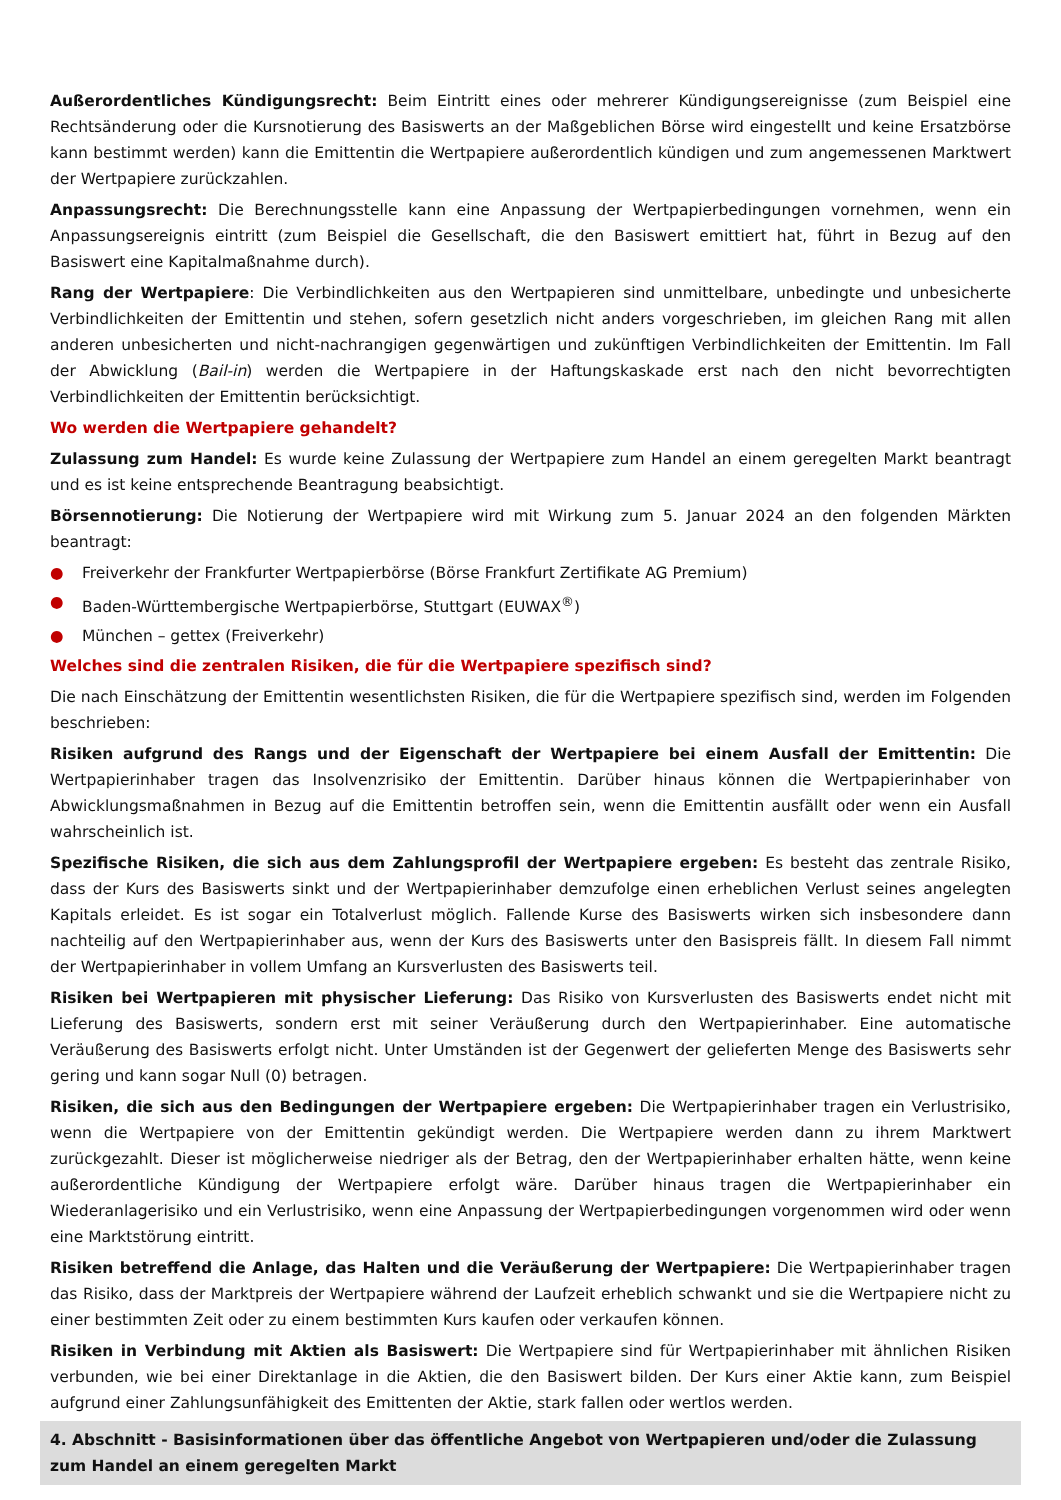Außerordentliches Kündigungsrecht: Beim Eintritt eines oder mehrerer Kündigungsereignisse (zum Beispiel eine Rechtsänderung oder die Kursnotierung des Basiswerts an der Maßgeblichen Börse wird eingestellt und keine Ersatzbörse kann bestimmt werden) kann die Emittentin die Wertpapiere außerordentlich kündigen und zum angemessenen Marktwert der Wertpapiere zurückzahlen.
Anpassungsrecht: Die Berechnungsstelle kann eine Anpassung der Wertpapierbedingungen vornehmen, wenn ein Anpassungsereignis eintritt (zum Beispiel die Gesellschaft, die den Basiswert emittiert hat, führt in Bezug auf den Basiswert eine Kapitalmaßnahme durch).
Rang der Wertpapiere: Die Verbindlichkeiten aus den Wertpapieren sind unmittelbare, unbedingte und unbesicherte Verbindlichkeiten der Emittentin und stehen, sofern gesetzlich nicht anders vorgeschrieben, im gleichen Rang mit allen anderen unbesicherten und nicht-nachrangigen gegenwärtigen und zukünftigen Verbindlichkeiten der Emittentin. Im Fall der Abwicklung (Bail-in) werden die Wertpapiere in der Haftungskaskade erst nach den nicht bevorrechtigten Verbindlichkeiten der Emittentin berücksichtigt.
Wo werden die Wertpapiere gehandelt?
Zulassung zum Handel: Es wurde keine Zulassung der Wertpapiere zum Handel an einem geregelten Markt beantragt und es ist keine entsprechende Beantragung beabsichtigt.
Börsennotierung: Die Notierung der Wertpapiere wird mit Wirkung zum 5. Januar 2024 an den folgenden Märkten beantragt:
● Freiverkehr der Frankfurter Wertpapierbörse (Börse Frankfurt Zertifikate AG Premium)
● Baden-Württembergische Wertpapierbörse, Stuttgart (EUWAX<sup>®</sup>)
● München – gettex (Freiverkehr)
Welches sind die zentralen Risiken, die für die Wertpapiere spezifisch sind?
Die nach Einschätzung der Emittentin wesentlichsten Risiken, die für die Wertpapiere spezifisch sind, werden im Folgenden beschrieben:
Risiken aufgrund des Rangs und der Eigenschaft der Wertpapiere bei einem Ausfall der Emittentin: Die Wertpapierinhaber tragen das Insolvenzrisiko der Emittentin. Darüber hinaus können die Wertpapierinhaber von Abwicklungsmaßnahmen in Bezug auf die Emittentin betroffen sein, wenn die Emittentin ausfällt oder wenn ein Ausfall wahrscheinlich ist.
Spezifische Risiken, die sich aus dem Zahlungsprofil der Wertpapiere ergeben: Es besteht das zentrale Risiko, dass der Kurs des Basiswerts sinkt und der Wertpapierinhaber demzufolge einen erheblichen Verlust seines angelegten Kapitals erleidet. Es ist sogar ein Totalverlust möglich. Fallende Kurse des Basiswerts wirken sich insbesondere dann nachteilig auf den Wertpapierinhaber aus, wenn der Kurs des Basiswerts unter den Basispreis fällt. In diesem Fall nimmt der Wertpapierinhaber in vollem Umfang an Kursverlusten des Basiswerts teil.
Risiken bei Wertpapieren mit physischer Lieferung: Das Risiko von Kursverlusten des Basiswerts endet nicht mit Lieferung des Basiswerts, sondern erst mit seiner Veräußerung durch den Wertpapierinhaber. Eine automatische Veräußerung des Basiswerts erfolgt nicht. Unter Umständen ist der Gegenwert der gelieferten Menge des Basiswerts sehr gering und kann sogar Null (0) betragen.
Risiken, die sich aus den Bedingungen der Wertpapiere ergeben: Die Wertpapierinhaber tragen ein Verlustrisiko, wenn die Wertpapiere von der Emittentin gekündigt werden. Die Wertpapiere werden dann zu ihrem Marktwert zurückgezahlt. Dieser ist möglicherweise niedriger als der Betrag, den der Wertpapierinhaber erhalten hätte, wenn keine außerordentliche Kündigung der Wertpapiere erfolgt wäre. Darüber hinaus tragen die Wertpapierinhaber ein Wiederanlagerisiko und ein Verlustrisiko, wenn eine Anpassung der Wertpapierbedingungen vorgenommen wird oder wenn eine Marktstörung eintritt.
Risiken betreffend die Anlage, das Halten und die Veräußerung der Wertpapiere: Die Wertpapierinhaber tragen das Risiko, dass der Marktpreis der Wertpapiere während der Laufzeit erheblich schwankt und sie die Wertpapiere nicht zu einer bestimmten Zeit oder zu einem bestimmten Kurs kaufen oder verkaufen können.
Risiken in Verbindung mit Aktien als Basiswert: Die Wertpapiere sind für Wertpapierinhaber mit ähnlichen Risiken verbunden, wie bei einer Direktanlage in die Aktien, die den Basiswert bilden. Der Kurs einer Aktie kann, zum Beispiel aufgrund einer Zahlungsunfähigkeit des Emittenten der Aktie, stark fallen oder wertlos werden.
4. Abschnitt - Basisinformationen über das öffentliche Angebot von Wertpapieren und/oder die Zulassung zum Handel an einem geregelten Markt